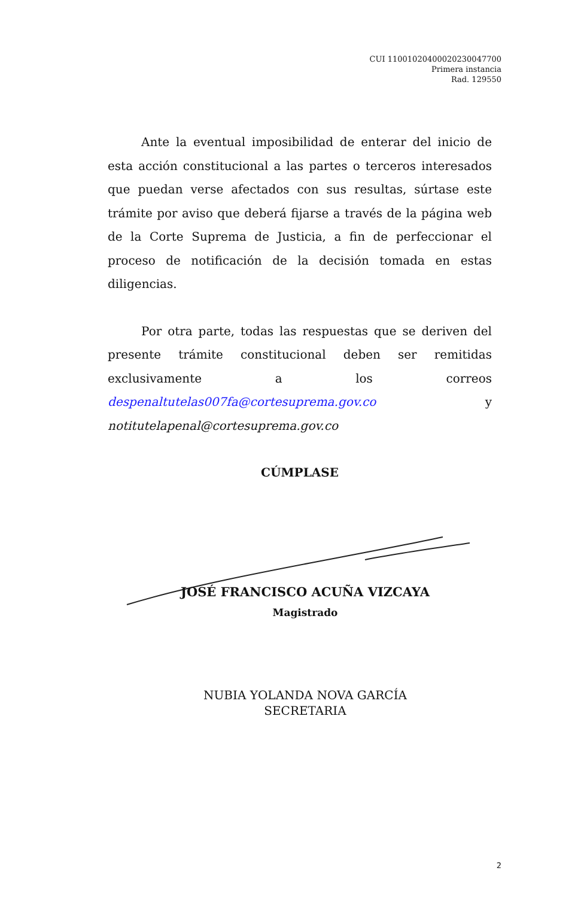CUI 11001020400020230047700
Primera instancia
Rad. 129550
Ante la eventual imposibilidad de enterar del inicio de esta acción constitucional a las partes o terceros interesados que puedan verse afectados con sus resultas, súrtase este trámite por aviso que deberá fijarse a través de la página web de la Corte Suprema de Justicia, a fin de perfeccionar el proceso de notificación de la decisión tomada en estas diligencias.
Por otra parte, todas las respuestas que se deriven del presente trámite constitucional deben ser remitidas exclusivamente a los correos despenaltutelas007fa@cortesuprema.gov.co y notitutelapenal@cortesuprema.gov.co
CÚMPLASE
JOSÉ FRANCISCO ACUÑA VIZCAYA
Magistrado
NUBIA YOLANDA NOVA GARCÍA
SECRETARIA
2